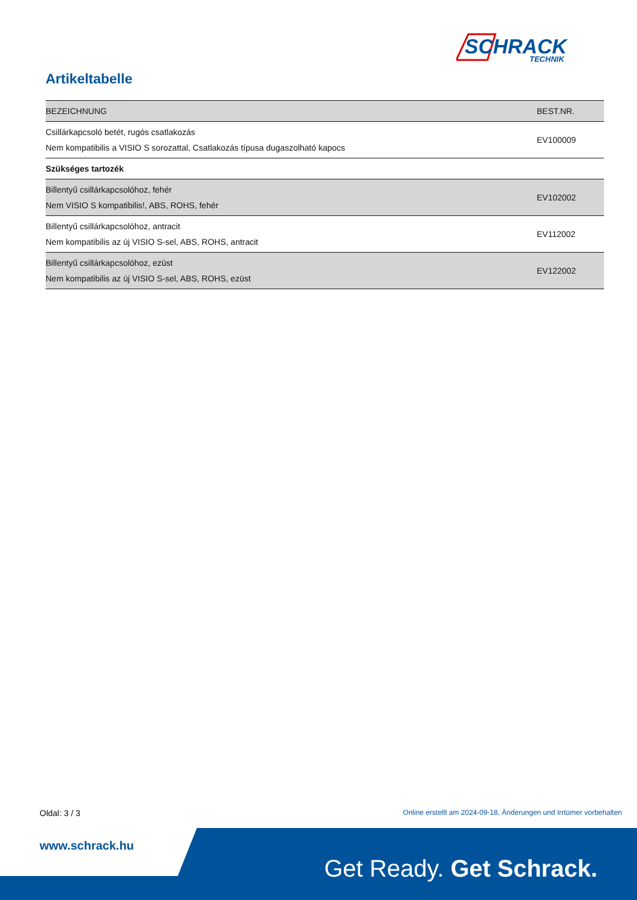SCHRACK
TECHNIK
Artikeltabelle
| BEZEICHNUNG | BEST.NR. |
| --- | --- |
| Csillárkapcsoló betét, rugós csatlakozás Nem kompatibilis a VISIO S sorozattal, Csatlakozás típusa dugaszolható kapocs | EV100009 |
| Szükséges tartozék | |
| Billentyű csillárkapcsolóhoz, fehér Nem VISIO S kompatibilis!, ABS, ROHS, fehér | EV102002 |
| Billentyű csillárkapcsolóhoz, antracit Nem kompatibilis az új VISIO S-sel, ABS, ROHS, antracit | EV112002 |
| Billentyű csillárkapcsolóhoz, ezüst Nem kompatibilis az új VISIO S-sel, ABS, ROHS, ezüst | EV122002 |
Oldal: 3 / 3
Online erstellt am 2024-09-18, Änderungen und Irrtümer vorbehalten
www.schrack.hu
Get Ready. Get Schrack.